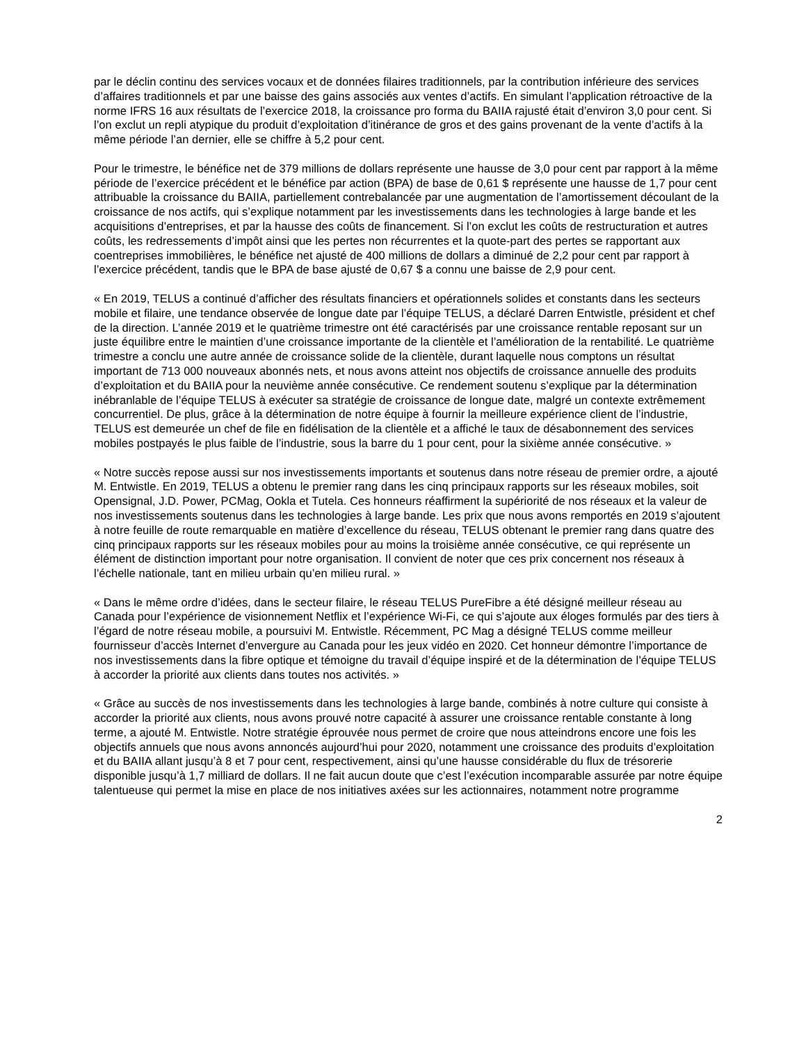par le déclin continu des services vocaux et de données filaires traditionnels, par la contribution inférieure des services d’affaires traditionnels et par une baisse des gains associés aux ventes d’actifs. En simulant l’application rétroactive de la norme IFRS 16 aux résultats de l’exercice 2018, la croissance pro forma du BAIIA rajusté était d’environ 3,0 pour cent. Si l’on exclut un repli atypique du produit d’exploitation d’itinérance de gros et des gains provenant de la vente d’actifs à la même période l’an dernier, elle se chiffre à 5,2 pour cent.
Pour le trimestre, le bénéfice net de 379 millions de dollars représente une hausse de 3,0 pour cent par rapport à la même période de l’exercice précédent et le bénéfice par action (BPA) de base de 0,61 $ représente une hausse de 1,7 pour cent attribuable la croissance du BAIIA, partiellement contrebalancée par une augmentation de l’amortissement découlant de la croissance de nos actifs, qui s’explique notamment par les investissements dans les technologies à large bande et les acquisitions d’entreprises, et par la hausse des coûts de financement. Si l’on exclut les coûts de restructuration et autres coûts, les redressements d’impôt ainsi que les pertes non récurrentes et la quote-part des pertes se rapportant aux coentreprises immobilières, le bénéfice net ajusté de 400 millions de dollars a diminué de 2,2 pour cent par rapport à l’exercice précédent, tandis que le BPA de base ajusté de 0,67 $ a connu une baisse de 2,9 pour cent.
« En 2019, TELUS a continué d’afficher des résultats financiers et opérationnels solides et constants dans les secteurs mobile et filaire, une tendance observée de longue date par l’équipe TELUS, a déclaré Darren Entwistle, président et chef de la direction. L’année 2019 et le quatrième trimestre ont été caractérisés par une croissance rentable reposant sur un juste équilibre entre le maintien d’une croissance importante de la clientèle et l’amélioration de la rentabilité. Le quatrième trimestre a conclu une autre année de croissance solide de la clientèle, durant laquelle nous comptons un résultat important de 713 000 nouveaux abonnés nets, et nous avons atteint nos objectifs de croissance annuelle des produits d’exploitation et du BAIIA pour la neuvième année consécutive. Ce rendement soutenu s’explique par la détermination inébranlable de l’équipe TELUS à exécuter sa stratégie de croissance de longue date, malgré un contexte extrêmement concurrentiel. De plus, grâce à la détermination de notre équipe à fournir la meilleure expérience client de l’industrie, TELUS est demeurée un chef de file en fidélisation de la clientèle et a affiché le taux de désabonnement des services mobiles postpayés le plus faible de l’industrie, sous la barre du 1 pour cent, pour la sixième année consécutive. »
« Notre succès repose aussi sur nos investissements importants et soutenus dans notre réseau de premier ordre, a ajouté M. Entwistle. En 2019, TELUS a obtenu le premier rang dans les cinq principaux rapports sur les réseaux mobiles, soit Opensignal, J.D. Power, PCMag, Ookla et Tutela. Ces honneurs réaffirment la supériorité de nos réseaux et la valeur de nos investissements soutenus dans les technologies à large bande. Les prix que nous avons remportés en 2019 s’ajoutent à notre feuille de route remarquable en matière d’excellence du réseau, TELUS obtenant le premier rang dans quatre des cinq principaux rapports sur les réseaux mobiles pour au moins la troisième année consécutive, ce qui représente un élément de distinction important pour notre organisation. Il convient de noter que ces prix concernent nos réseaux à l’échelle nationale, tant en milieu urbain qu’en milieu rural. »
« Dans le même ordre d’idées, dans le secteur filaire, le réseau TELUS PureFibre a été désigné meilleur réseau au Canada pour l’expérience de visionnement Netflix et l’expérience Wi-Fi, ce qui s’ajoute aux éloges formulés par des tiers à l’égard de notre réseau mobile, a poursuivi M. Entwistle. Récemment, PC Mag a désigné TELUS comme meilleur fournisseur d’accès Internet d’envergure au Canada pour les jeux vidéo en 2020. Cet honneur démontre l’importance de nos investissements dans la fibre optique et témoigne du travail d’équipe inspiré et de la détermination de l’équipe TELUS à accorder la priorité aux clients dans toutes nos activités. »
« Grâce au succès de nos investissements dans les technologies à large bande, combinés à notre culture qui consiste à accorder la priorité aux clients, nous avons prouvé notre capacité à assurer une croissance rentable constante à long terme, a ajouté M. Entwistle. Notre stratégie éprouvée nous permet de croire que nous atteindrons encore une fois les objectifs annuels que nous avons annoncés aujourd’hui pour 2020, notamment une croissance des produits d’exploitation et du BAIIA allant jusqu’à 8 et 7 pour cent, respectivement, ainsi qu’une hausse considérable du flux de trésorerie disponible jusqu’à 1,7 milliard de dollars. Il ne fait aucun doute que c’est l’exécution incomparable assurée par notre équipe talentueuse qui permet la mise en place de nos initiatives axées sur les actionnaires, notamment notre programme
2